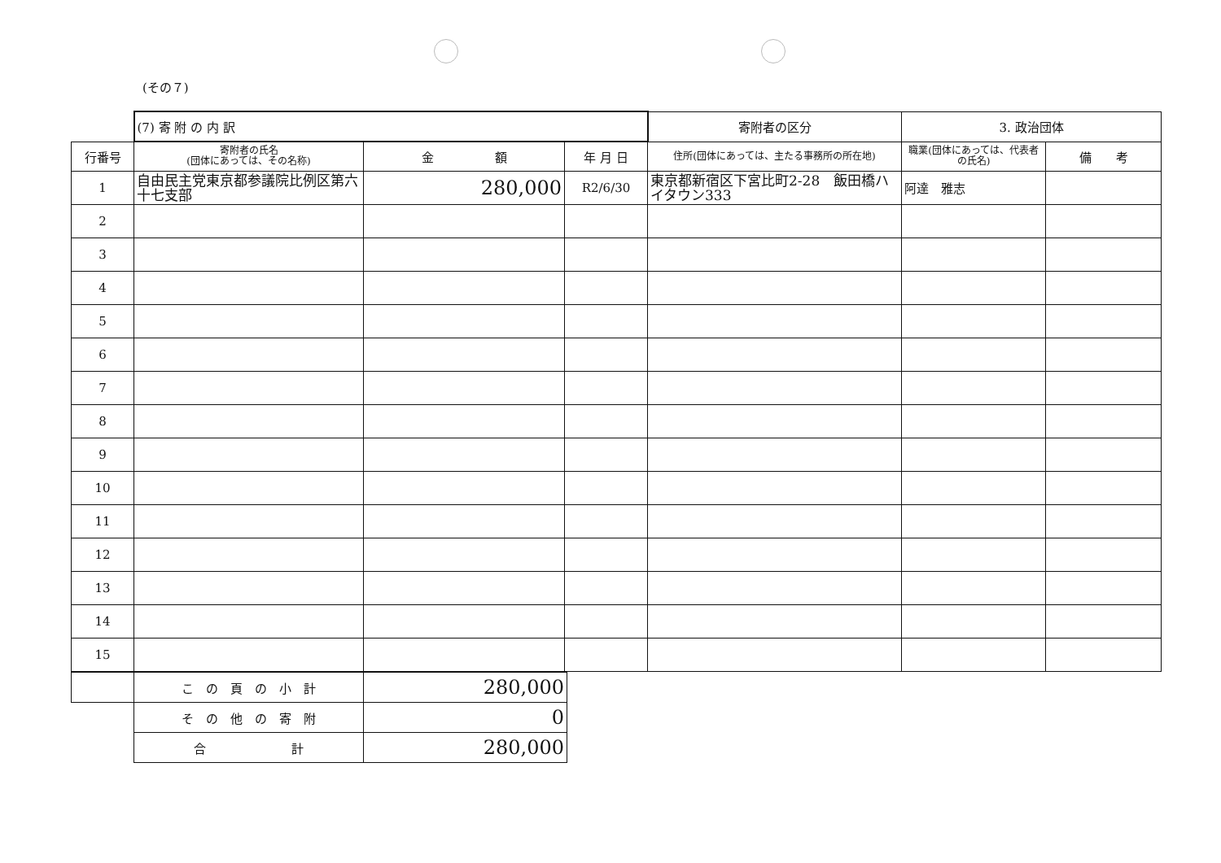(その７)
| | (7) 寄 附 の 内 訳 | | | 寄附者の区分 | 3. 政治団体 | |
| 行番号 | 寄附者の氏名 (団体にあっては、その名称) | 金 額 | 年 月 日 | 住所(団体にあっては、主たる事務所の所在地) | 職業(団体にあっては、代表者の氏名) | 備 考 |
| 1 | 自由民主党東京都参議院比例区第六十七支部 | 280,000 | R2/6/30 | 東京都新宿区下宮比町2-28 飯田橋ハイタウン333 | 阿達 雅志 | |
| 2 | | | | | | |
| 3 | | | | | | |
| 4 | | | | | | |
| 5 | | | | | | |
| 6 | | | | | | |
| 7 | | | | | | |
| 8 | | | | | | |
| 9 | | | | | | |
| 10 | | | | | | |
| 11 | | | | | | |
| 12 | | | | | | |
| 13 | | | | | | |
| 14 | | | | | | |
| 15 | | | | | | |
| | こ の 頁 の 小 計 | 280,000 |
| | そ の 他 の 寄 附 | 0 |
| | 合 計 | 280,000 |